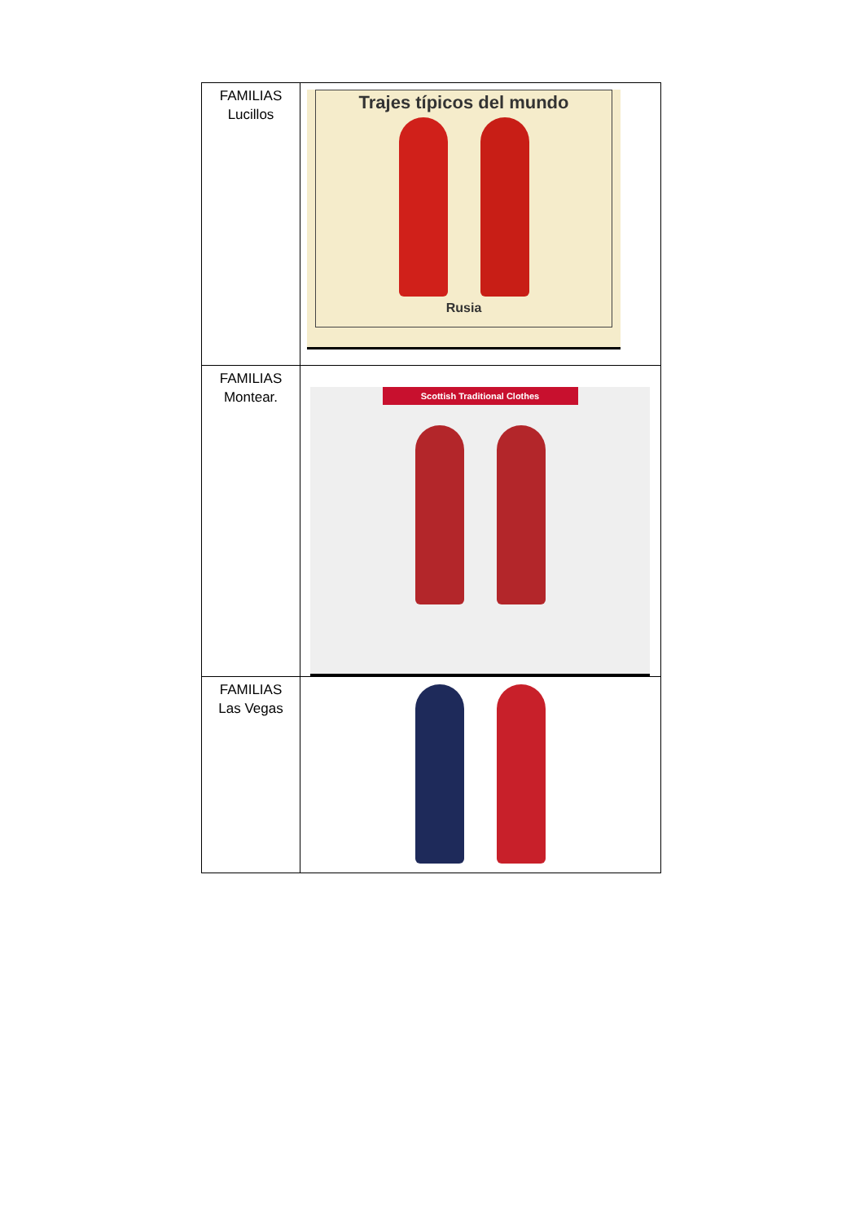| FAMILIAS Lucillos | Trajes típicos del mundo Rusia |
| FAMILIAS Montear. | Scottish Traditional Clothes |
| FAMILIAS Las Vegas | |